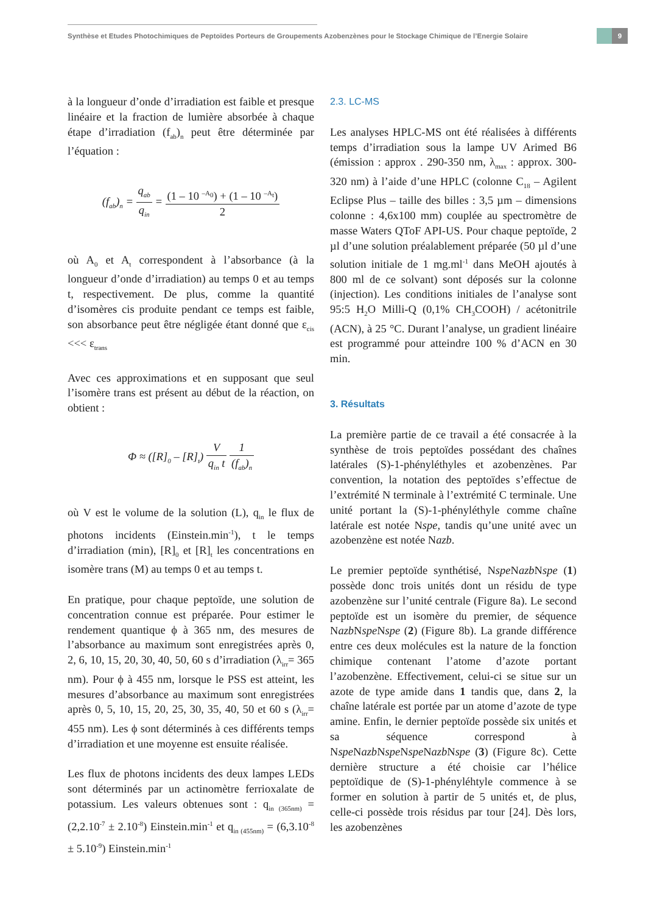Synthèse et Etudes Photochimiques de Peptoïdes Porteurs de Groupements Azobenzènes pour le Stockage Chimique de l’Energie Solaire
9
à la longueur d’onde d’irradiation est faible et presque linéaire et la fraction de lumière absorbée à chaque étape d’irradiation (f<sub>ab</sub>)<sub>n</sub> peut être déterminée par l’équation :
(f<sub>ab</sub>)<sub>n</sub> = q<sub>ab</sub> q<sub>in</sub> = (1 – 10 <sup>–A<sub>0</sub></sup>) + (1 – 10 <sup>–A<sub>t</sub></sup>) 2
où A<sub>0</sub> et A<sub>t</sub> correspondent à l’absorbance (à la longueur d’onde d’irradiation) au temps 0 et au temps t, respectivement. De plus, comme la quantité d’isomères cis produite pendant ce temps est faible, son absorbance peut être négligée étant donné que ε<sub>cis</sub> <<< ε<sub>trans</sub>
Avec ces approximations et en supposant que seul l’isomère trans est présent au début de la réaction, on obtient :
Φ ≈ ([R]<sub>0</sub> – [R]<sub>t</sub>) V q<sub>in</sub> t 1 (f<sub>ab</sub>)<sub>n</sub>
où V est le volume de la solution (L), q<sub>in</sub> le flux de photons incidents (Einstein.min<sup>-1</sup>), t le temps d’irradiation (min), [R]<sub>0</sub> et [R]<sub>t</sub> les concentrations en isomère trans (M) au temps 0 et au temps t.
En pratique, pour chaque peptoïde, une solution de concentration connue est préparée. Pour estimer le rendement quantique ϕ à 365 nm, des mesures de l’absorbance au maximum sont enregistrées après 0, 2, 6, 10, 15, 20, 30, 40, 50, 60 s d’irradiation (λ<sub>irr</sub>= 365 nm). Pour ϕ à 455 nm, lorsque le PSS est atteint, les mesures d’absorbance au maximum sont enregistrées après 0, 5, 10, 15, 20, 25, 30, 35, 40, 50 et 60 s (λ<sub>irr</sub>= 455 nm). Les ϕ sont déterminés à ces différents temps d’irradiation et une moyenne est ensuite réalisée.
Les flux de photons incidents des deux lampes LEDs sont déterminés par un actinomètre ferrioxalate de potassium. Les valeurs obtenues sont : q<sub>in (365nm)</sub> = (2,2.10<sup>-7</sup> ± 2.10<sup>-8</sup>) Einstein.min<sup>-1</sup> et q<sub>in (455nm)</sub> = (6,3.10<sup>-8</sup> ± 5.10<sup>-9</sup>) Einstein.min<sup>-1</sup>
2.3. LC-MS
Les analyses HPLC-MS ont été réalisées à différents temps d’irradiation sous la lampe UV Arimed B6 (émission : approx . 290-350 nm, λ<sub>max</sub> : approx. 300-320 nm) à l’aide d’une HPLC (colonne C<sub>18</sub> – Agilent Eclipse Plus – taille des billes : 3,5 µm – dimensions colonne : 4,6x100 mm) couplée au spectromètre de masse Waters QToF API-US. Pour chaque peptoïde, 2 µl d’une solution préalablement préparée (50 µl d’une solution initiale de 1 mg.ml<sup>-1</sup> dans MeOH ajoutés à 800 ml de ce solvant) sont déposés sur la colonne (injection). Les conditions initiales de l’analyse sont 95:5 H<sub>2</sub>O Milli-Q (0,1% CH<sub>3</sub>COOH) / acétonitrile (ACN), à 25 °C. Durant l’analyse, un gradient linéaire est programmé pour atteindre 100 % d’ACN en 30 min.
3. Résultats
La première partie de ce travail a été consacrée à la synthèse de trois peptoïdes possédant des chaînes latérales (S)-1-phényléthyles et azobenzènes. Par convention, la notation des peptoïdes s’effectue de l’extrémité N terminale à l’extrémité C terminale. Une unité portant la (S)-1-phényléthyle comme chaîne latérale est notée Nspe, tandis qu’une unité avec un azobenzène est notée Nazb.
Le premier peptoïde synthétisé, Nspe Nazb Nspe (1) possède donc trois unités dont un résidu de type azobenzène sur l’unité centrale (Figure 8a). Le second peptoïde est un isomère du premier, de séquence Nazb Nspe Nspe (2) (Figure 8b). La grande différence entre ces deux molécules est la nature de la fonction chimique contenant l’atome d’azote portant l’azobenzène. Effectivement, celui-ci se situe sur un azote de type amide dans 1 tandis que, dans 2, la chaîne latérale est portée par un atome d’azote de type amine. Enfin, le dernier peptoïde possède six unités et sa séquence correspond à Nspe Nazb Nspe Nspe Nazb Nspe (3) (Figure 8c). Cette dernière structure a été choisie car l’hélice peptoïdique de (S)-1-phényléhtyle commence à se former en solution à partir de 5 unités et, de plus, celle-ci possède trois résidus par tour [24]. Dès lors, les azobenzènes